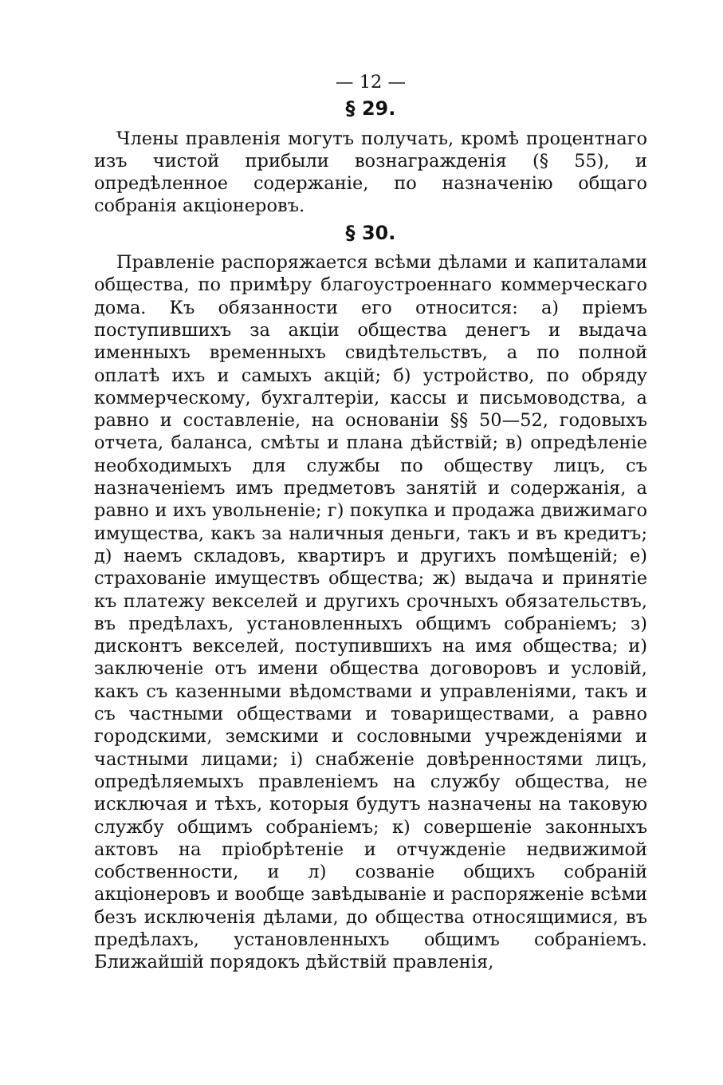— 12 —
§ 29.
Члены правленія могутъ получать, кромѣ процентнаго изъ чистой прибыли вознагражденія (§ 55), и опредѣленное содержаніе, по назначенію общаго собранія акціонеровъ.
§ 30.
Правленіе распоряжается всѣми дѣлами и капиталами общества, по примѣру благоустроеннаго коммерческаго дома. Къ обязанности его относится: а) пріемъ поступившихъ за акціи общества денегъ и выдача именныхъ временныхъ свидѣтельствъ, а по полной оплатѣ ихъ и самыхъ акцій; б) устройство, по обряду коммерческому, бухгалтеріи, кассы и письмоводства, а равно и составленіе, на основаніи §§ 50—52, годовыхъ отчета, баланса, смѣты и плана дѣйствій; в) опредѣленіе необходимыхъ для службы по обществу лицъ, съ назначеніемъ имъ предметовъ занятій и содержанія, а равно и ихъ увольненіе; г) покупка и продажа движимаго имущества, какъ за наличныя деньги, такъ и въ кредитъ; д) наемъ складовъ, квартиръ и другихъ помѣщеній; е) страхованіе имуществъ общества; ж) выдача и принятіе къ платежу векселей и другихъ срочныхъ обязательствъ, въ предѣлахъ, установленныхъ общимъ собраніемъ; з) дисконтъ векселей, поступившихъ на имя общества; и) заключеніе отъ имени общества договоровъ и условій, какъ съ казенными вѣдомствами и управленіями, такъ и съ частными обществами и товариществами, а равно городскими, земскими и сословными учрежденіями и частными лицами; і) снабженіе довѣренностями лицъ, опредѣляемыхъ правленіемъ на службу общества, не исключая и тѣхъ, которыя будутъ назначены на таковую службу общимъ собраніемъ; к) совершеніе законныхъ актовъ на пріобрѣтеніе и отчужденіе недвижимой собственности, и л) созваніе общихъ собраній акціонеровъ и вообще завѣдываніе и распоряженіе всѣми безъ исключенія дѣлами, до общества относящимися, въ предѣлахъ, установленныхъ общимъ собраніемъ. Ближайшій порядокъ дѣйствій правленія,